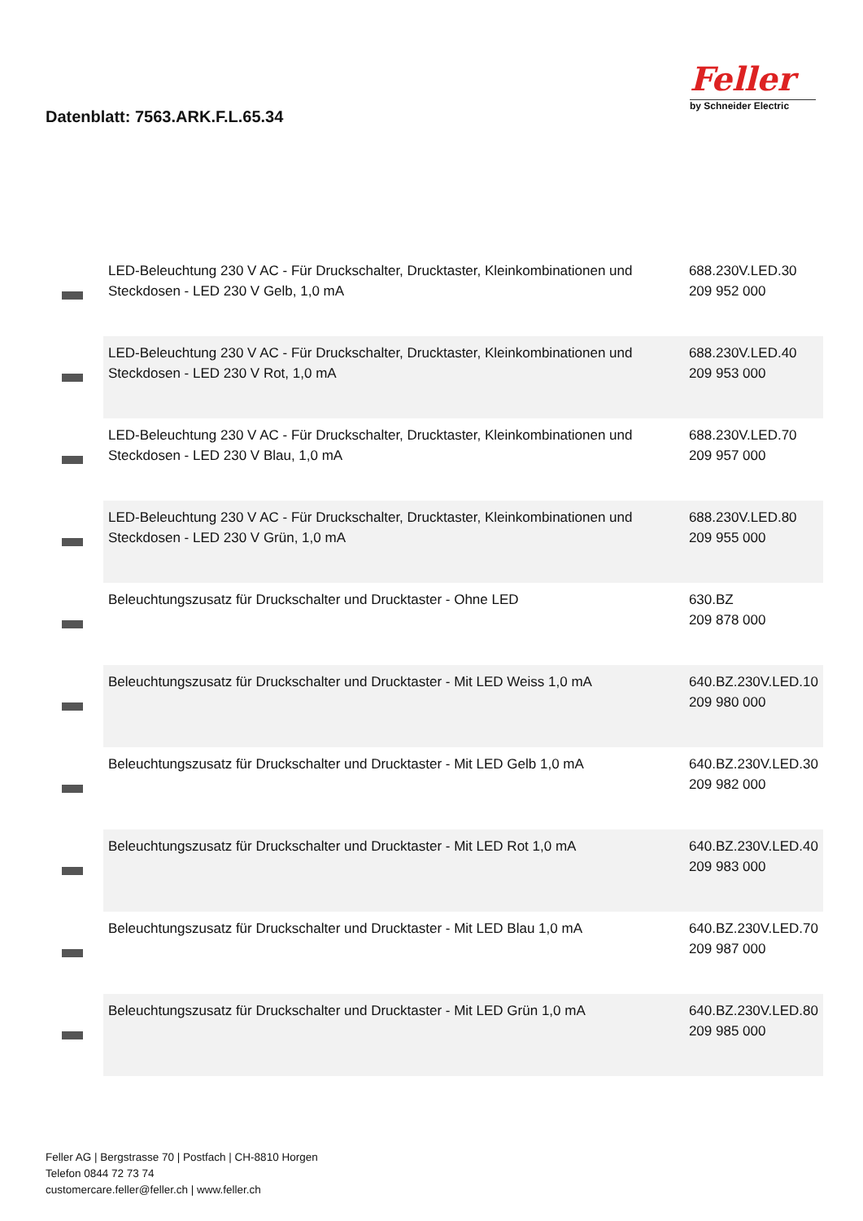Datenblatt: 7563.ARK.F.L.65.34
Feller
by Schneider Electric
| | LED-Beleuchtung 230 V AC - Für Druckschalter, Drucktaster, Kleinkombinationen und Steckdosen - LED 230 V Gelb, 1,0 mA | 688.230V.LED.30 209 952 000 |
| | LED-Beleuchtung 230 V AC - Für Druckschalter, Drucktaster, Kleinkombinationen und Steckdosen - LED 230 V Rot, 1,0 mA | 688.230V.LED.40 209 953 000 |
| | LED-Beleuchtung 230 V AC - Für Druckschalter, Drucktaster, Kleinkombinationen und Steckdosen - LED 230 V Blau, 1,0 mA | 688.230V.LED.70 209 957 000 |
| | LED-Beleuchtung 230 V AC - Für Druckschalter, Drucktaster, Kleinkombinationen und Steckdosen - LED 230 V Grün, 1,0 mA | 688.230V.LED.80 209 955 000 |
| | Beleuchtungszusatz für Druckschalter und Drucktaster - Ohne LED | 630.BZ 209 878 000 |
| | Beleuchtungszusatz für Druckschalter und Drucktaster - Mit LED Weiss 1,0 mA | 640.BZ.230V.LED.10 209 980 000 |
| | Beleuchtungszusatz für Druckschalter und Drucktaster - Mit LED Gelb 1,0 mA | 640.BZ.230V.LED.30 209 982 000 |
| | Beleuchtungszusatz für Druckschalter und Drucktaster - Mit LED Rot 1,0 mA | 640.BZ.230V.LED.40 209 983 000 |
| | Beleuchtungszusatz für Druckschalter und Drucktaster - Mit LED Blau 1,0 mA | 640.BZ.230V.LED.70 209 987 000 |
| | Beleuchtungszusatz für Druckschalter und Drucktaster - Mit LED Grün 1,0 mA | 640.BZ.230V.LED.80 209 985 000 |
Feller AG | Bergstrasse 70 | Postfach | CH-8810 Horgen
Telefon 0844 72 73 74
customercare.feller@feller.ch | www.feller.ch